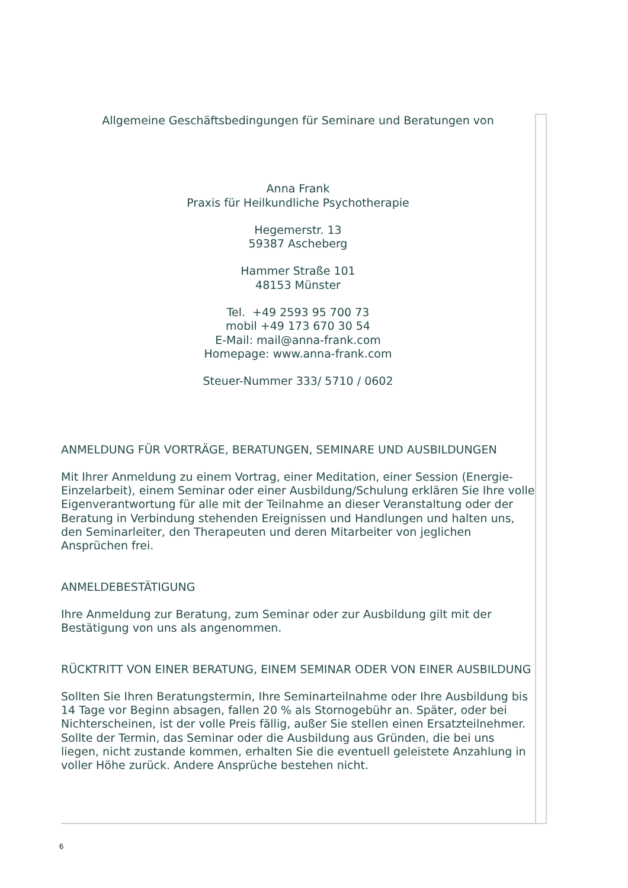Allgemeine Geschäftsbedingungen für Seminare und Beratungen von
Anna Frank
Praxis für Heilkundliche Psychotherapie
Hegemerstr. 13
59387 Ascheberg
Hammer Straße 101
48153 Münster
Tel. +49 2593 95 700 73
mobil +49 173 670 30 54
E-Mail: mail@anna-frank.com
Homepage: www.anna-frank.com
Steuer-Nummer 333/ 5710 / 0602
ANMELDUNG FÜR VORTRÄGE, BERATUNGEN, SEMINARE UND AUSBILDUNGEN
Mit Ihrer Anmeldung zu einem Vortrag, einer Meditation, einer Session (Energie-Einzelarbeit), einem Seminar oder einer Ausbildung/Schulung erklären Sie Ihre volle Eigenverantwortung für alle mit der Teilnahme an dieser Veranstaltung oder der Beratung in Verbindung stehenden Ereignissen und Handlungen und halten uns, den Seminarleiter, den Therapeuten und deren Mitarbeiter von jeglichen Ansprüchen frei.
ANMELDEBESTÄTIGUNG
Ihre Anmeldung zur Beratung, zum Seminar oder zur Ausbildung gilt mit der Bestätigung von uns als angenommen.
RÜCKTRITT VON EINER BERATUNG, EINEM SEMINAR ODER VON EINER AUSBILDUNG
Sollten Sie Ihren Beratungstermin, Ihre Seminarteilnahme oder Ihre Ausbildung bis 14 Tage vor Beginn absagen, fallen 20 % als Stornogebühr an. Später, oder bei Nichterscheinen, ist der volle Preis fällig, außer Sie stellen einen Ersatzteilnehmer. Sollte der Termin, das Seminar oder die Ausbildung aus Gründen, die bei uns liegen, nicht zustande kommen, erhalten Sie die eventuell geleistete Anzahlung in voller Höhe zurück. Andere Ansprüche bestehen nicht.
6